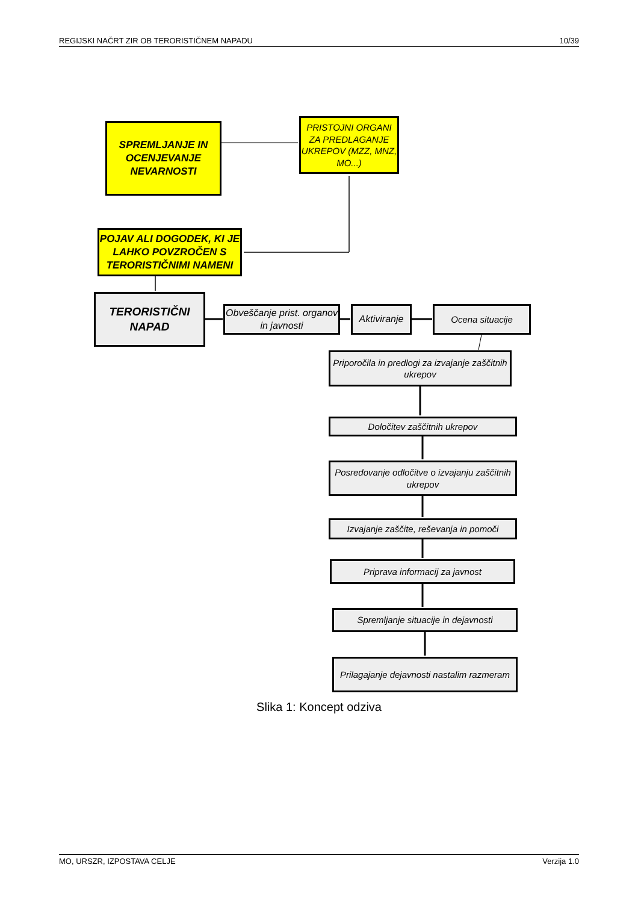REGIJSKI NAČRT ZIR OB TERORISTIČNEM NAPADU 10/39
SPREMLJANJE IN OCENJEVANJE NEVARNOSTI
PRISTOJNI ORGANI ZA PREDLAGANJE UKREPOV (MZZ, MNZ, MO...)
POJAV ALI DOGODEK, KI JE LAHKO POVZROČEN S TERORISTIČNIMI NAMENI
TERORISTIČNI NAPAD
Obveščanje prist. organov in javnosti
Aktiviranje
Ocena situacije
Priporočila in predlogi za izvajanje zaščitnih ukrepov
Določitev zaščitnih ukrepov
Posredovanje odločitve o izvajanju zaščitnih ukrepov
Izvajanje zaščite, reševanja in pomoči
Priprava informacij za javnost
Spremljanje situacije in dejavnosti
Prilagajanje dejavnosti nastalim razmeram
Slika 1: Koncept odziva
MO, URSZR, IZPOSTAVA CELJE Verzija 1.0